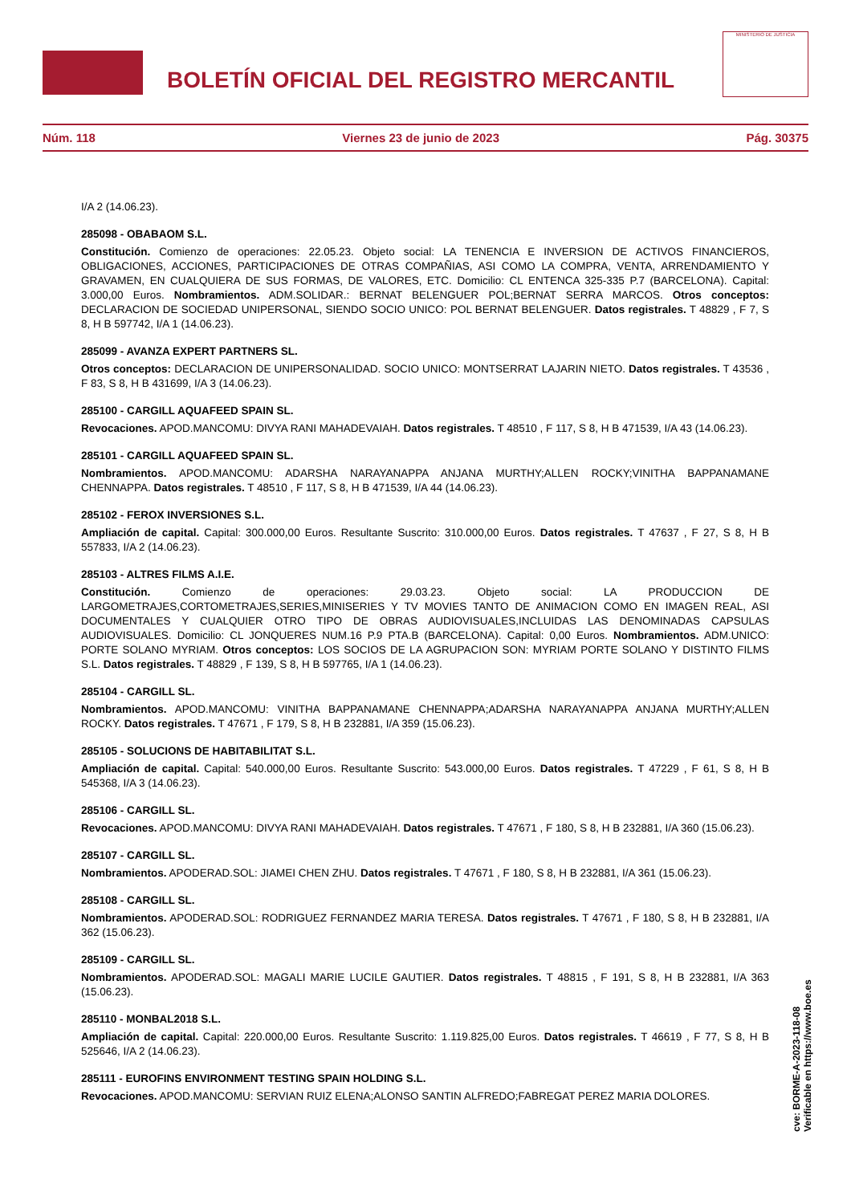BOLETÍN OFICIAL DEL REGISTRO MERCANTIL
MINISTERIO DE JUSTICIA
Núm. 118 Viernes 23 de junio de 2023 Pág. 30375
I/A 2 (14.06.23).
285098 - OBABAOM S.L.
Constitución. Comienzo de operaciones: 22.05.23. Objeto social: LA TENENCIA E INVERSION DE ACTIVOS FINANCIEROS, OBLIGACIONES, ACCIONES, PARTICIPACIONES DE OTRAS COMPAÑIAS, ASI COMO LA COMPRA, VENTA, ARRENDAMIENTO Y GRAVAMEN, EN CUALQUIERA DE SUS FORMAS, DE VALORES, ETC. Domicilio: CL ENTENCA 325-335 P.7 (BARCELONA). Capital: 3.000,00 Euros. Nombramientos. ADM.SOLIDAR.: BERNAT BELENGUER POL;BERNAT SERRA MARCOS. Otros conceptos: DECLARACION DE SOCIEDAD UNIPERSONAL, SIENDO SOCIO UNICO: POL BERNAT BELENGUER. Datos registrales. T 48829 , F 7, S 8, H B 597742, I/A 1 (14.06.23).
285099 - AVANZA EXPERT PARTNERS SL.
Otros conceptos: DECLARACION DE UNIPERSONALIDAD. SOCIO UNICO: MONTSERRAT LAJARIN NIETO. Datos registrales. T 43536 , F 83, S 8, H B 431699, I/A 3 (14.06.23).
285100 - CARGILL AQUAFEED SPAIN SL.
Revocaciones. APOD.MANCOMU: DIVYA RANI MAHADEVAIAH. Datos registrales. T 48510 , F 117, S 8, H B 471539, I/A 43 (14.06.23).
285101 - CARGILL AQUAFEED SPAIN SL.
Nombramientos. APOD.MANCOMU: ADARSHA NARAYANAPPA ANJANA MURTHY;ALLEN ROCKY;VINITHA BAPPANAMANE CHENNAPPA. Datos registrales. T 48510 , F 117, S 8, H B 471539, I/A 44 (14.06.23).
285102 - FEROX INVERSIONES S.L.
Ampliación de capital. Capital: 300.000,00 Euros. Resultante Suscrito: 310.000,00 Euros. Datos registrales. T 47637 , F 27, S 8, H B 557833, I/A 2 (14.06.23).
285103 - ALTRES FILMS A.I.E.
Constitución. Comienzo de operaciones: 29.03.23. Objeto social: LA PRODUCCION DE LARGOMETRAJES,CORTOMETRAJES,SERIES,MINISERIES Y TV MOVIES TANTO DE ANIMACION COMO EN IMAGEN REAL, ASI DOCUMENTALES Y CUALQUIER OTRO TIPO DE OBRAS AUDIOVISUALES,INCLUIDAS LAS DENOMINADAS CAPSULAS AUDIOVISUALES. Domicilio: CL JONQUERES NUM.16 P.9 PTA.B (BARCELONA). Capital: 0,00 Euros. Nombramientos. ADM.UNICO: PORTE SOLANO MYRIAM. Otros conceptos: LOS SOCIOS DE LA AGRUPACION SON: MYRIAM PORTE SOLANO Y DISTINTO FILMS S.L. Datos registrales. T 48829 , F 139, S 8, H B 597765, I/A 1 (14.06.23).
285104 - CARGILL SL.
Nombramientos. APOD.MANCOMU: VINITHA BAPPANAMANE CHENNAPPA;ADARSHA NARAYANAPPA ANJANA MURTHY;ALLEN ROCKY. Datos registrales. T 47671 , F 179, S 8, H B 232881, I/A 359 (15.06.23).
285105 - SOLUCIONS DE HABITABILITAT S.L.
Ampliación de capital. Capital: 540.000,00 Euros. Resultante Suscrito: 543.000,00 Euros. Datos registrales. T 47229 , F 61, S 8, H B 545368, I/A 3 (14.06.23).
285106 - CARGILL SL.
Revocaciones. APOD.MANCOMU: DIVYA RANI MAHADEVAIAH. Datos registrales. T 47671 , F 180, S 8, H B 232881, I/A 360 (15.06.23).
285107 - CARGILL SL.
Nombramientos. APODERAD.SOL: JIAMEI CHEN ZHU. Datos registrales. T 47671 , F 180, S 8, H B 232881, I/A 361 (15.06.23).
285108 - CARGILL SL.
Nombramientos. APODERAD.SOL: RODRIGUEZ FERNANDEZ MARIA TERESA. Datos registrales. T 47671 , F 180, S 8, H B 232881, I/A 362 (15.06.23).
285109 - CARGILL SL.
Nombramientos. APODERAD.SOL: MAGALI MARIE LUCILE GAUTIER. Datos registrales. T 48815 , F 191, S 8, H B 232881, I/A 363 (15.06.23).
285110 - MONBAL2018 S.L.
Ampliación de capital. Capital: 220.000,00 Euros. Resultante Suscrito: 1.119.825,00 Euros. Datos registrales. T 46619 , F 77, S 8, H B 525646, I/A 2 (14.06.23).
285111 - EUROFINS ENVIRONMENT TESTING SPAIN HOLDING S.L.
Revocaciones. APOD.MANCOMU: SERVIAN RUIZ ELENA;ALONSO SANTIN ALFREDO;FABREGAT PEREZ MARIA DOLORES.
cve: BORME-A-2023-118-08
Verificable en https://www.boe.es